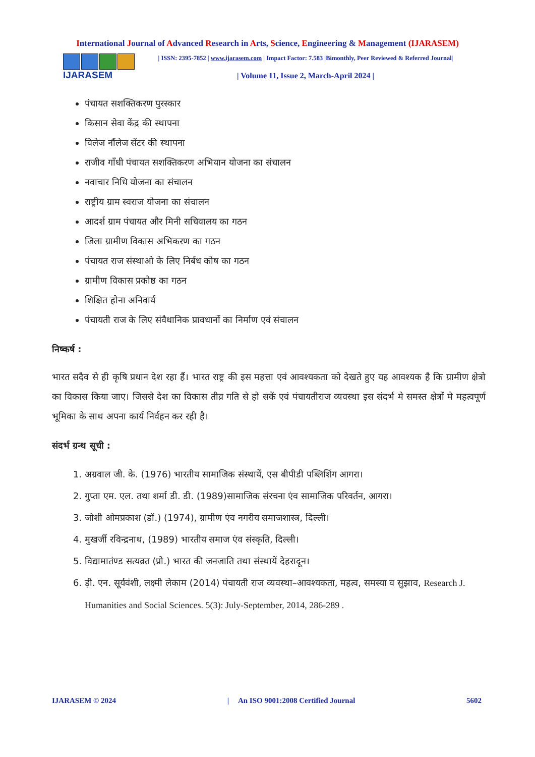International Journal of Advanced Research in Arts, Science, Engineering & Management (IJARASEM)
IJARASEM
| ISSN: 2395-7852 | www.ijarasem.com | Impact Factor: 7.583 |Bimonthly, Peer Reviewed & Referred Journal|
| Volume 11, Issue 2, March-April 2024 |
पंचायत सशक्तिकरण पुरस्कार
किसान सेवा केंद्र की स्थापना
विलेज नौंलेज सेंटर की स्थापना
राजीव गाँधी पंचायत सशक्तिकरण अभियान योजना का संचालन
नवाचार निधि योजना का संचालन
राष्ट्रीय ग्राम स्वराज योजना का संचालन
आदर्श ग्राम पंचायत और मिनी सचिवालय का गठन
जिला ग्रामीण विकास अभिकरण का गठन
पंचायत राज संस्थाओ के लिए निर्बध कोष का गठन
ग्रामीण विकास प्रकोष्ठ का गठन
शिक्षित होना अनिवार्य
पंचायती राज के लिए संवैधानिक प्रावधानों का निर्माण एवं संचालन
निष्कर्ष :
भारत सदैव से ही कृषि प्रधान देश रहा हैं। भारत राष्ट्र की इस महत्ता एवं आवश्यकता को देखते हुए यह आवश्यक है कि ग्रामीण क्षेत्रो का विकास किया जाए। जिससे देश का विकास तीव्र गति से हो सकें एवं पंचायतीराज व्यवस्था इस संदर्भ मे समस्त क्षेत्रों मे महत्वपूर्ण भूमिका के साथ अपना कार्य निर्वहन कर रही है।
संदर्भ ग्रन्थ सूची :
1. अग्रवाल जी. के. (1976) भारतीय सामाजिक संस्थायें, एस बीपीडी पब्लिशिंग आगरा।
2. गुप्ता एम. एल. तथा शर्मा डी. डी. (1989)सामाजिक संरचना एंव सामाजिक परिवर्तन, आगरा।
3. जोशी ओमप्रकाश (डॉ.) (1974), ग्रामीण एंव नगरीय समाजशास्त्र, दिल्ली।
4. मुखर्जी रविन्द्रनाथ, (1989) भारतीय समाज एंव संस्कृति, दिल्ली।
5. विद्यामातंण्ड सत्यव्रत (प्रो.) भारत की जनजाति तथा संस्थायें देहरादून।
6. ड़ी. एन. सूर्यवंशी, लक्ष्मी लेकाम (2014) पंचायती राज व्यवस्था–आवश्यकता, महत्व, समस्या व सुझाव, Research J. Humanities and Social Sciences. 5(3): July-September, 2014, 286-289 .
IJARASEM © 2024 | An ISO 9001:2008 Certified Journal 5602